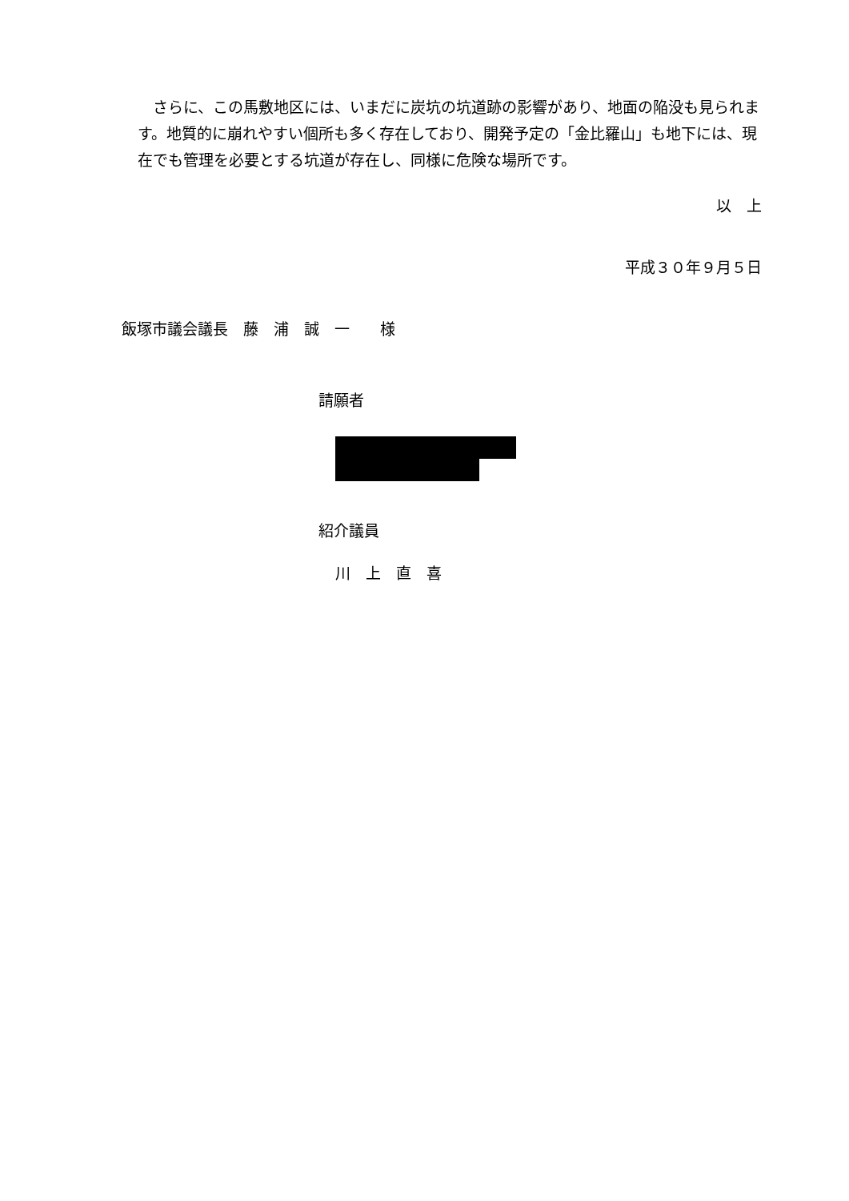さらに、この馬敷地区には、いまだに炭坑の坑道跡の影響があり、地面の陥没も見られます。地質的に崩れやすい個所も多く存在しており、開発予定の「金比羅山」も地下には、現在でも管理を必要とする坑道が存在し、同様に危険な場所です。
以　上
平成３０年９月５日
飯塚市議会議長　藤　浦　誠　一　　様
請願者
紹介議員
川　上　直　喜